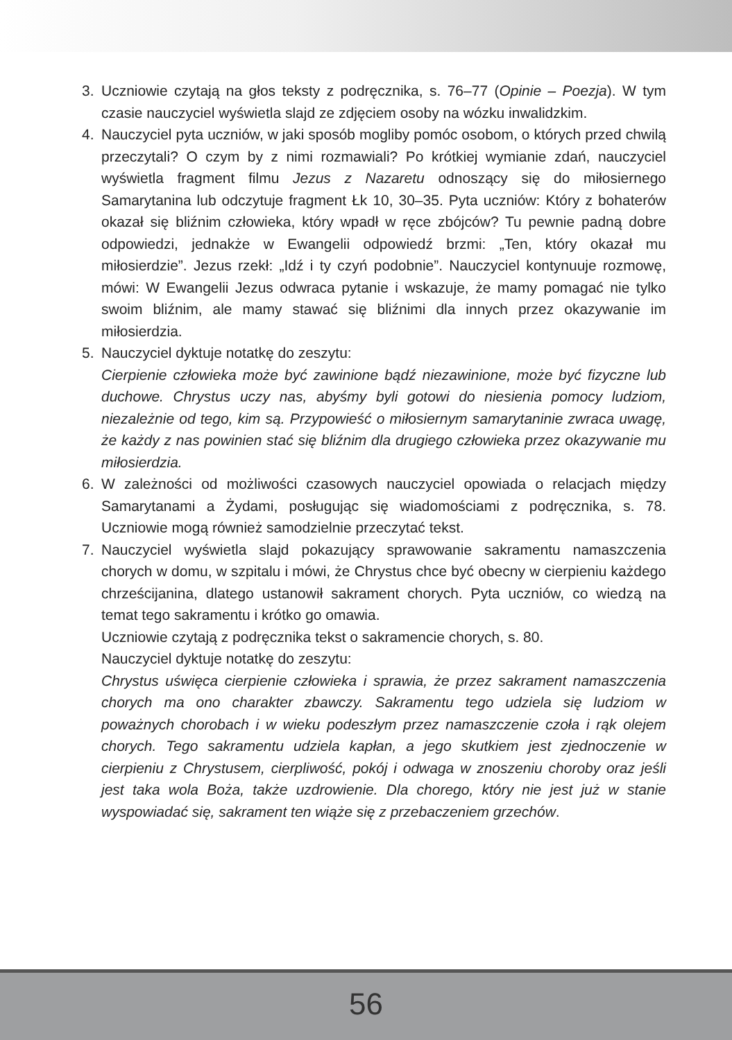3. Uczniowie czytają na głos teksty z podręcznika, s. 76–77 (Opinie – Poezja). W tym czasie nauczyciel wyświetla slajd ze zdjęciem osoby na wózku inwalidzkim.
4. Nauczyciel pyta uczniów, w jaki sposób mogliby pomóc osobom, o których przed chwilą przeczytali? O czym by z nimi rozmawiali? Po krótkiej wymianie zdań, nauczyciel wyświetla fragment filmu Jezus z Nazaretu odnoszący się do miłosiernego Samarytanina lub odczytuje fragment Łk 10, 30–35. Pyta uczniów: Który z bohaterów okazał się bliźnim człowieka, który wpadł w ręce zbójców? Tu pewnie padną dobre odpowiedzi, jednakże w Ewangelii odpowiedź brzmi: „Ten, który okazał mu miłosierdzie”. Jezus rzekł: „Idź i ty czyń podobnie”. Nauczyciel kontynuuje rozmowę, mówi: W Ewangelii Jezus odwraca pytanie i wskazuje, że mamy pomagać nie tylko swoim bliźnim, ale mamy stawać się bliźnimi dla innych przez okazywanie im miłosierdzia.
5. Nauczyciel dyktuje notatkę do zeszytu:
Cierpienie człowieka może być zawinione bądź niezawinione, może być fizyczne lub duchowe. Chrystus uczy nas, abyśmy byli gotowi do niesienia pomocy ludziom, niezależnie od tego, kim są. Przypowieść o miłosiernym samarytaninie zwraca uwagę, że każdy z nas powinien stać się bliźnim dla drugiego człowieka przez okazywanie mu miłosierdzia.
6. W zależności od możliwości czasowych nauczyciel opowiada o relacjach między Samarytanami a Żydami, posługując się wiadomościami z podręcznika, s. 78. Uczniowie mogą również samodzielnie przeczytać tekst.
7. Nauczyciel wyświetla slajd pokazujący sprawowanie sakramentu namaszczenia chorych w domu, w szpitalu i mówi, że Chrystus chce być obecny w cierpieniu każdego chrześcijanina, dlatego ustanowił sakrament chorych. Pyta uczniów, co wiedzą na temat tego sakramentu i krótko go omawia.
Uczniowie czytają z podręcznika tekst o sakramencie chorych, s. 80.
Nauczyciel dyktuje notatkę do zeszytu:
Chrystus uświęca cierpienie człowieka i sprawia, że przez sakrament namaszczenia chorych ma ono charakter zbawczy. Sakramentu tego udziela się ludziom w poważnych chorobach i w wieku podeszłym przez namaszczenie czoła i rąk olejem chorych. Tego sakramentu udziela kapłan, a jego skutkiem jest zjednoczenie w cierpieniu z Chrystusem, cierpliwość, pokój i odwaga w znoszeniu choroby oraz jeśli jest taka wola Boża, także uzdrowienie. Dla chorego, który nie jest już w stanie wyspowiadać się, sakrament ten wiąże się z przebaczeniem grzechów.
56